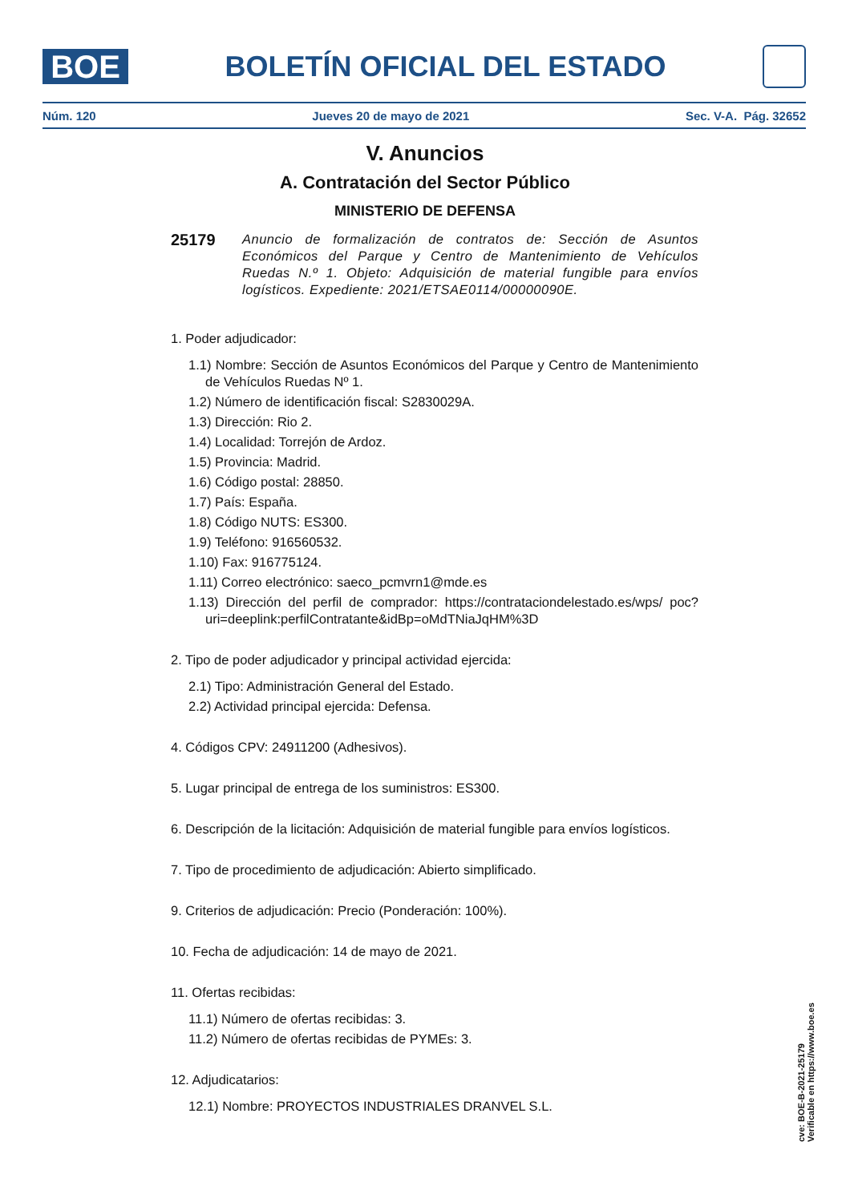BOE
BOLETÍN OFICIAL DEL ESTADO
Núm. 120 Jueves 20 de mayo de 2021 Sec. V-A. Pág. 32652
V. Anuncios
A. Contratación del Sector Público
MINISTERIO DE DEFENSA
25179
Anuncio de formalización de contratos de: Sección de Asuntos Económicos del Parque y Centro de Mantenimiento de Vehículos Ruedas N.º 1. Objeto: Adquisición de material fungible para envíos logísticos. Expediente: 2021/ETSAE0114/00000090E.
1. Poder adjudicador:
1.1) Nombre: Sección de Asuntos Económicos del Parque y Centro de Mantenimiento de Vehículos Ruedas Nº 1.
1.2) Número de identificación fiscal: S2830029A.
1.3) Dirección: Rio 2.
1.4) Localidad: Torrejón de Ardoz.
1.5) Provincia: Madrid.
1.6) Código postal: 28850.
1.7) País: España.
1.8) Código NUTS: ES300.
1.9) Teléfono: 916560532.
1.10) Fax: 916775124.
1.11) Correo electrónico: saeco_pcmvrn1@mde.es
1.13) Dirección del perfil de comprador: https://contrataciondelestado.es/wps/ poc?uri=deeplink:perfilContratante&idBp=oMdTNiaJqHM%3D
2. Tipo de poder adjudicador y principal actividad ejercida:
2.1) Tipo: Administración General del Estado.
2.2) Actividad principal ejercida: Defensa.
4. Códigos CPV: 24911200 (Adhesivos).
5. Lugar principal de entrega de los suministros: ES300.
6. Descripción de la licitación: Adquisición de material fungible para envíos logísticos.
7. Tipo de procedimiento de adjudicación: Abierto simplificado.
9. Criterios de adjudicación: Precio (Ponderación: 100%).
10. Fecha de adjudicación: 14 de mayo de 2021.
11. Ofertas recibidas:
11.1) Número de ofertas recibidas: 3.
11.2) Número de ofertas recibidas de PYMEs: 3.
12. Adjudicatarios:
12.1) Nombre: PROYECTOS INDUSTRIALES DRANVEL S.L.
cve: BOE-B-2021-25179
Verificable en https://www.boe.es